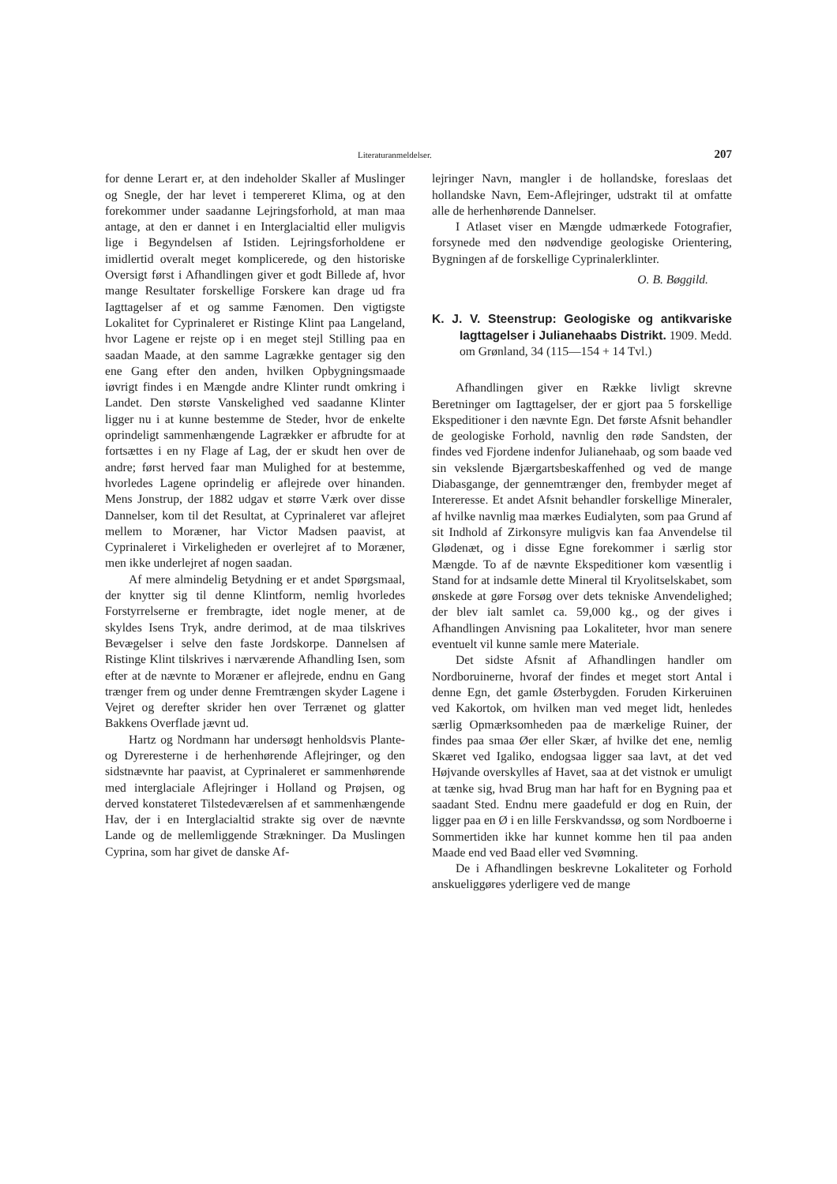Literaturanmeldelser. 207
for denne Lerart er, at den indeholder Skaller af Muslinger og Snegle, der har levet i tempereret Klima, og at den forekommer under saadanne Lejringsforhold, at man maa antage, at den er dannet i en Interglacialtid eller muligvis lige i Begyndelsen af Istiden. Lejringsforholdene er imidlertid overalt meget komplicerede, og den historiske Oversigt først i Afhandlingen giver et godt Billede af, hvor mange Resultater forskellige Forskere kan drage ud fra Iagttagelser af et og samme Fænomen. Den vigtigste Lokalitet for Cyprinaleret er Ristinge Klint paa Langeland, hvor Lagene er rejste op i en meget stejl Stilling paa en saadan Maade, at den samme Lagrække gentager sig den ene Gang efter den anden, hvilken Opbygningsmaade iøvrigt findes i en Mængde andre Klinter rundt omkring i Landet. Den største Vanskelighed ved saadanne Klinter ligger nu i at kunne bestemme de Steder, hvor de enkelte oprindeligt sammenhængende Lagrækker er afbrudte for at fortsættes i en ny Flage af Lag, der er skudt hen over de andre; først herved faar man Mulighed for at bestemme, hvorledes Lagene oprindelig er aflejrede over hinanden. Mens Jonstrup, der 1882 udgav et større Værk over disse Dannelser, kom til det Resultat, at Cyprinaleret var aflejret mellem to Moræner, har Victor Madsen paavist, at Cyprinaleret i Virkeligheden er overlejret af to Moræner, men ikke underlejret af nogen saadan.
Af mere almindelig Betydning er et andet Spørgsmaal, der knytter sig til denne Klintform, nemlig hvorledes Forstyrrelserne er frembragte, idet nogle mener, at de skyldes Isens Tryk, andre derimod, at de maa tilskrives Bevægelser i selve den faste Jordskorpe. Dannelsen af Ristinge Klint tilskrives i nærværende Afhandling Isen, som efter at de nævnte to Moræner er aflejrede, endnu en Gang trænger frem og under denne Fremtrængen skyder Lagene i Vejret og derefter skrider hen over Terrænet og glatter Bakkens Overflade jævnt ud.
Hartz og Nordmann har undersøgt henholdsvis Plante- og Dyreresterne i de herhenhørende Aflejringer, og den sidstnævnte har paavist, at Cyprinaleret er sammenhørende med interglaciale Aflejringer i Holland og Prøjsen, og derved konstateret Tilstedeværelsen af et sammenhængende Hav, der i en Interglacialtid strakte sig over de nævnte Lande og de mellemliggende Strækninger. Da Muslingen Cyprina, som har givet de danske Af-
lejringer Navn, mangler i de hollandske, foreslaas det hollandske Navn, Eem-Aflejringer, udstrakt til at omfatte alle de herhenhørende Dannelser.
I Atlaset viser en Mængde udmærkede Fotografier, forsynede med den nødvendige geologiske Orientering, Bygningen af de forskellige Cyprinalerklinter.
O. B. Bøggild.
K. J. V. Steenstrup: Geologiske og antikvariske Iagttagelser i Julianehaabs Distrikt. 1909. Medd. om Grønland, 34 (115—154 + 14 Tvl.)
Afhandlingen giver en Række livligt skrevne Beretninger om Iagttagelser, der er gjort paa 5 forskellige Ekspeditioner i den nævnte Egn. Det første Afsnit behandler de geologiske Forhold, navnlig den røde Sandsten, der findes ved Fjordene indenfor Julianehaab, og som baade ved sin vekslende Bjærgartsbeskaffenhed og ved de mange Diabasgange, der gennemtrænger den, frembyder meget af Intereresse. Et andet Afsnit behandler forskellige Mineraler, af hvilke navnlig maa mærkes Eudialyten, som paa Grund af sit Indhold af Zirkonsyre muligvis kan faa Anvendelse til Glødenæt, og i disse Egne forekommer i særlig stor Mængde. To af de nævnte Ekspeditioner kom væsentlig i Stand for at indsamle dette Mineral til Kryolitselskabet, som ønskede at gøre Forsøg over dets tekniske Anvendelighed; der blev ialt samlet ca. 59,000 kg., og der gives i Afhandlingen Anvisning paa Lokaliteter, hvor man senere eventuelt vil kunne samle mere Materiale.
Det sidste Afsnit af Afhandlingen handler om Nordboruinerne, hvoraf der findes et meget stort Antal i denne Egn, det gamle Østerbygden. Foruden Kirkeruinen ved Kakortok, om hvilken man ved meget lidt, henledes særlig Opmærksomheden paa de mærkelige Ruiner, der findes paa smaa Øer eller Skær, af hvilke det ene, nemlig Skæret ved Igaliko, endogsaa ligger saa lavt, at det ved Højvande overskylles af Havet, saa at det vistnok er umuligt at tænke sig, hvad Brug man har haft for en Bygning paa et saadant Sted. Endnu mere gaadefuld er dog en Ruin, der ligger paa en Ø i en lille Ferskvandssø, og som Nordboerne i Sommertiden ikke har kunnet komme hen til paa anden Maade end ved Baad eller ved Svømning.
De i Afhandlingen beskrevne Lokaliteter og Forhold anskueliggøres yderligere ved de mange